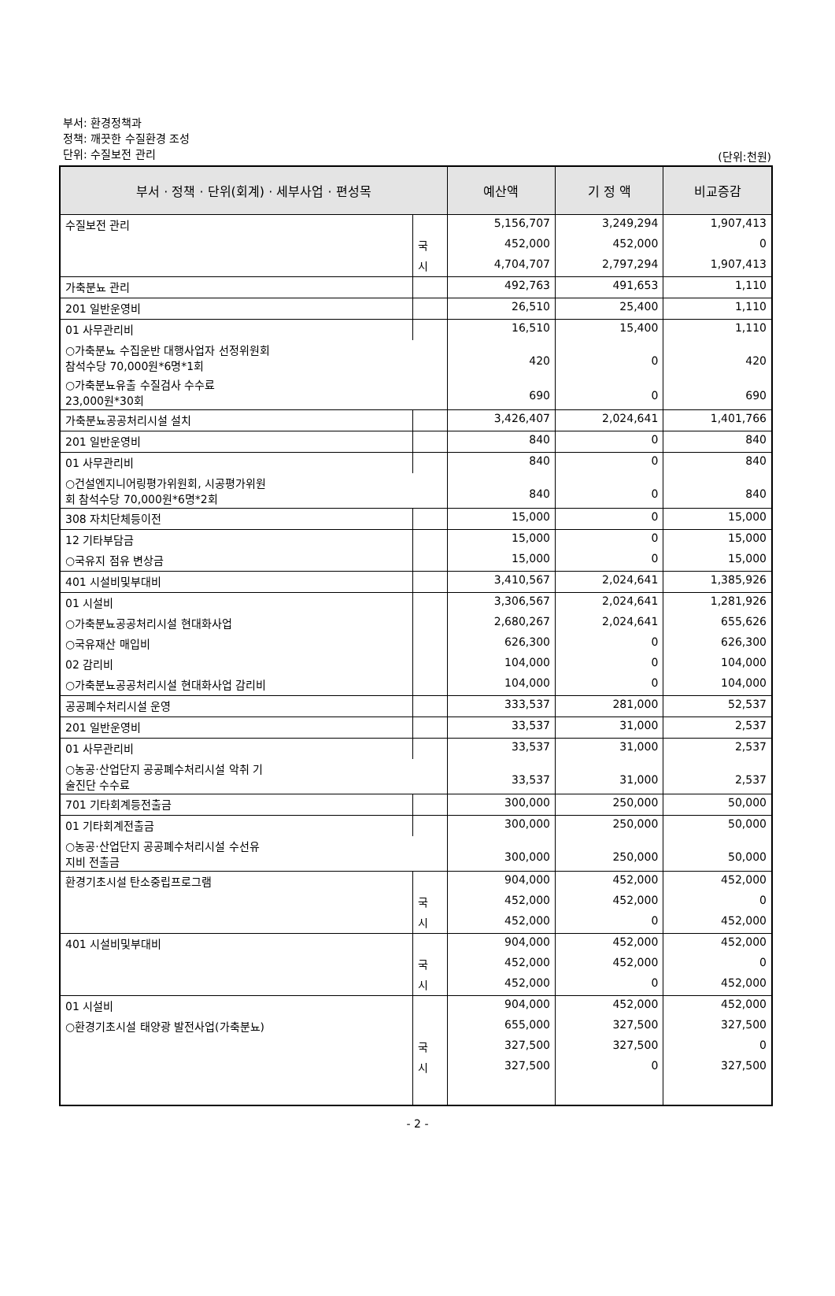부서: 환경정책과
정책: 깨끗한 수질환경 조성
단위: 수질보전 관리
(단위:천원)
| 부서 · 정책 · 단위(회계) · 세부사업 · 편성목 | | 예산액 | 기 정 액 | 비교증감 |
| --- | --- | --- | --- | --- |
| 수질보전 관리 | | 5,156,707 | 3,249,294 | 1,907,413 |
| | 국 | 452,000 | 452,000 | 0 |
| | 시 | 4,704,707 | 2,797,294 | 1,907,413 |
| 가축분뇨 관리 | | 492,763 | 491,653 | 1,110 |
| 201 일반운영비 | | 26,510 | 25,400 | 1,110 |
| 01 사무관리비 | | 16,510 | 15,400 | 1,110 |
| ○가축분뇨 수집운반 대행사업자 선정위원회 참석수당 70,000원*6명*1회 | | 420 | 0 | 420 |
| ○가축분뇨유출 수질검사 수수료 23,000원*30회 | | 690 | 0 | 690 |
| 가축분뇨공공처리시설 설치 | | 3,426,407 | 2,024,641 | 1,401,766 |
| 201 일반운영비 | | 840 | 0 | 840 |
| 01 사무관리비 | | 840 | 0 | 840 |
| ○건설엔지니어링평가위원회, 시공평가위원 회 참석수당 70,000원*6명*2회 | | 840 | 0 | 840 |
| 308 자치단체등이전 | | 15,000 | 0 | 15,000 |
| 12 기타부담금 | | 15,000 | 0 | 15,000 |
| ○국유지 점유 변상금 | | 15,000 | 0 | 15,000 |
| 401 시설비및부대비 | | 3,410,567 | 2,024,641 | 1,385,926 |
| 01 시설비 | | 3,306,567 | 2,024,641 | 1,281,926 |
| ○가축분뇨공공처리시설 현대화사업 | | 2,680,267 | 2,024,641 | 655,626 |
| ○국유재산 매입비 | | 626,300 | 0 | 626,300 |
| 02 감리비 | | 104,000 | 0 | 104,000 |
| ○가축분뇨공공처리시설 현대화사업 감리비 | | 104,000 | 0 | 104,000 |
| 공공폐수처리시설 운영 | | 333,537 | 281,000 | 52,537 |
| 201 일반운영비 | | 33,537 | 31,000 | 2,537 |
| 01 사무관리비 | | 33,537 | 31,000 | 2,537 |
| ○농공·산업단지 공공폐수처리시설 악취 기 술진단 수수료 | | 33,537 | 31,000 | 2,537 |
| 701 기타회계등전출금 | | 300,000 | 250,000 | 50,000 |
| 01 기타회계전출금 | | 300,000 | 250,000 | 50,000 |
| ○농공·산업단지 공공폐수처리시설 수선유 지비 전출금 | | 300,000 | 250,000 | 50,000 |
| 환경기초시설 탄소중립프로그램 | | 904,000 | 452,000 | 452,000 |
| | 국 | 452,000 | 452,000 | 0 |
| | 시 | 452,000 | 0 | 452,000 |
| 401 시설비및부대비 | | 904,000 | 452,000 | 452,000 |
| | 국 | 452,000 | 452,000 | 0 |
| | 시 | 452,000 | 0 | 452,000 |
| 01 시설비 | | 904,000 | 452,000 | 452,000 |
| ○환경기초시설 태양광 발전사업(가축분뇨) | | 655,000 | 327,500 | 327,500 |
| | 국 | 327,500 | 327,500 | 0 |
| | 시 | 327,500 | 0 | 327,500 |
- 2 -